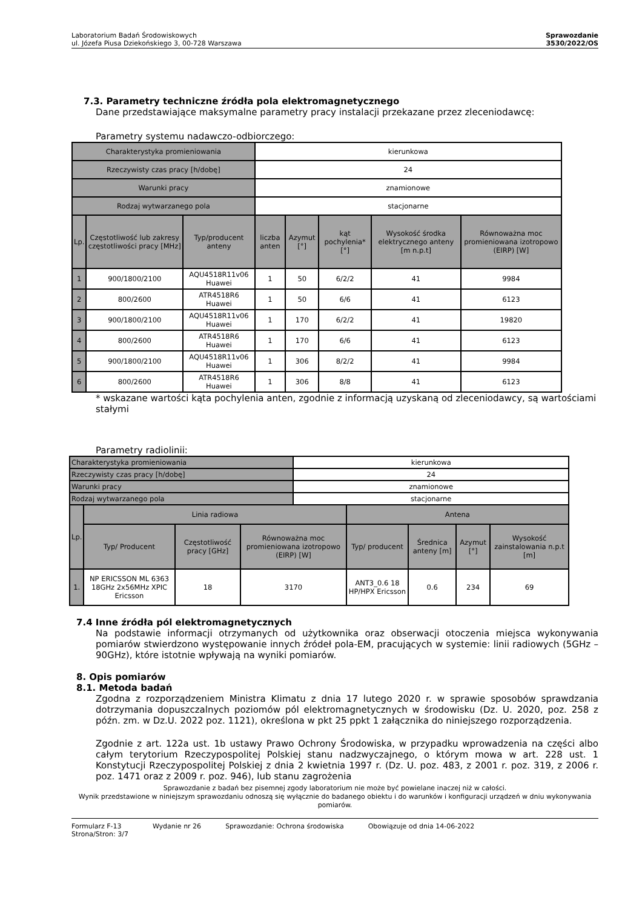Laboratorium Badań Środowiskowych
ul. Józefa Piusa Dziekońskiego 3, 00-728 Warszawa
Sprawozdanie
3530/2022/OS
7.3. Parametry techniczne źródła pola elektromagnetycznego
Dane przedstawiające maksymalne parametry pracy instalacji przekazane przez zleceniodawcę:
Parametry systemu nadawczo-odbiorczego:
| Charakterystyka promieniowania | | | kierunkowa | | | | |
| Rzeczywisty czas pracy [h/dobę] | | | 24 | | | | |
| Warunki pracy | | | znamionowe | | | | |
| Rodzaj wytwarzanego pola | | | stacjonarne | | | | |
| Lp. | Częstotliwość lub zakresy częstotliwości pracy [MHz] | Typ/producent anteny | liczba anten | Azymut [°] | kąt pochylenia* [°] | Wysokość środka elektrycznego anteny [m n.p.t] | Równoważna moc promieniowana izotropowo (EIRP) [W] |
| 1 | 900/1800/2100 | AQU4518R11v06 Huawei | 1 | 50 | 6/2/2 | 41 | 9984 |
| 2 | 800/2600 | ATR4518R6 Huawei | 1 | 50 | 6/6 | 41 | 6123 |
| 3 | 900/1800/2100 | AQU4518R11v06 Huawei | 1 | 170 | 6/2/2 | 41 | 19820 |
| 4 | 800/2600 | ATR4518R6 Huawei | 1 | 170 | 6/6 | 41 | 6123 |
| 5 | 900/1800/2100 | AQU4518R11v06 Huawei | 1 | 306 | 8/2/2 | 41 | 9984 |
| 6 | 800/2600 | ATR4518R6 Huawei | 1 | 306 | 8/8 | 41 | 6123 |
* wskazane wartości kąta pochylenia anten, zgodnie z informacją uzyskaną od zleceniodawcy, są wartościami stałymi
Parametry radiolinii:
| Charakterystyka promieniowania | | | | kierunkowa | | | | |
| Rzeczywisty czas pracy [h/dobę] | | | | 24 | | | | |
| Warunki pracy | | | | znamionowe | | | | |
| Rodzaj wytwarzanego pola | | | | stacjonarne | | | | |
| Lp. | Linia radiowa | | | | Antena | | | |
| | Typ/ Producent | Częstotliwość pracy [GHz] | Równoważna moc promieniowana izotropowo (EIRP) [W] | | Typ/ producent | Średnica anteny [m] | Azymut [°] | Wysokość zainstalowania n.p.t [m] |
| 1. | NP ERICSSON ML 6363 18GHz 2x56MHz XPIC Ericsson | 18 | 3170 | | ANT3_0.6 18 HP/HPX Ericsson | 0.6 | 234 | 69 |
7.4 Inne źródła pól elektromagnetycznych
Na podstawie informacji otrzymanych od użytkownika oraz obserwacji otoczenia miejsca wykonywania pomiarów stwierdzono występowanie innych źródeł pola-EM, pracujących w systemie: linii radiowych (5GHz – 90GHz), które istotnie wpływają na wyniki pomiarów.
8. Opis pomiarów
8.1. Metoda badań
Zgodna z rozporządzeniem Ministra Klimatu z dnia 17 lutego 2020 r. w sprawie sposobów sprawdzania dotrzymania dopuszczalnych poziomów pól elektromagnetycznych w środowisku (Dz. U. 2020, poz. 258 z późn. zm. w Dz.U. 2022 poz. 1121), określona w pkt 25 ppkt 1 załącznika do niniejszego rozporządzenia.
Zgodnie z art. 122a ust. 1b ustawy Prawo Ochrony Środowiska, w przypadku wprowadzenia na części albo całym terytorium Rzeczypospolitej Polskiej stanu nadzwyczajnego, o którym mowa w art. 228 ust. 1 Konstytucji Rzeczypospolitej Polskiej z dnia 2 kwietnia 1997 r. (Dz. U. poz. 483, z 2001 r. poz. 319, z 2006 r. poz. 1471 oraz z 2009 r. poz. 946), lub stanu zagrożenia
Sprawozdanie z badań bez pisemnej zgody laboratorium nie może być powielane inaczej niż w całości.
Wynik przedstawione w niniejszym sprawozdaniu odnoszą się wyłącznie do badanego obiektu i do warunków i konfiguracji urządzeń w dniu wykonywania pomiarów.
Formularz F-13
Strona/Stron: 3/7 Wydanie nr 26 Sprawozdanie: Ochrona środowiska Obowiązuje od dnia 14-06-2022